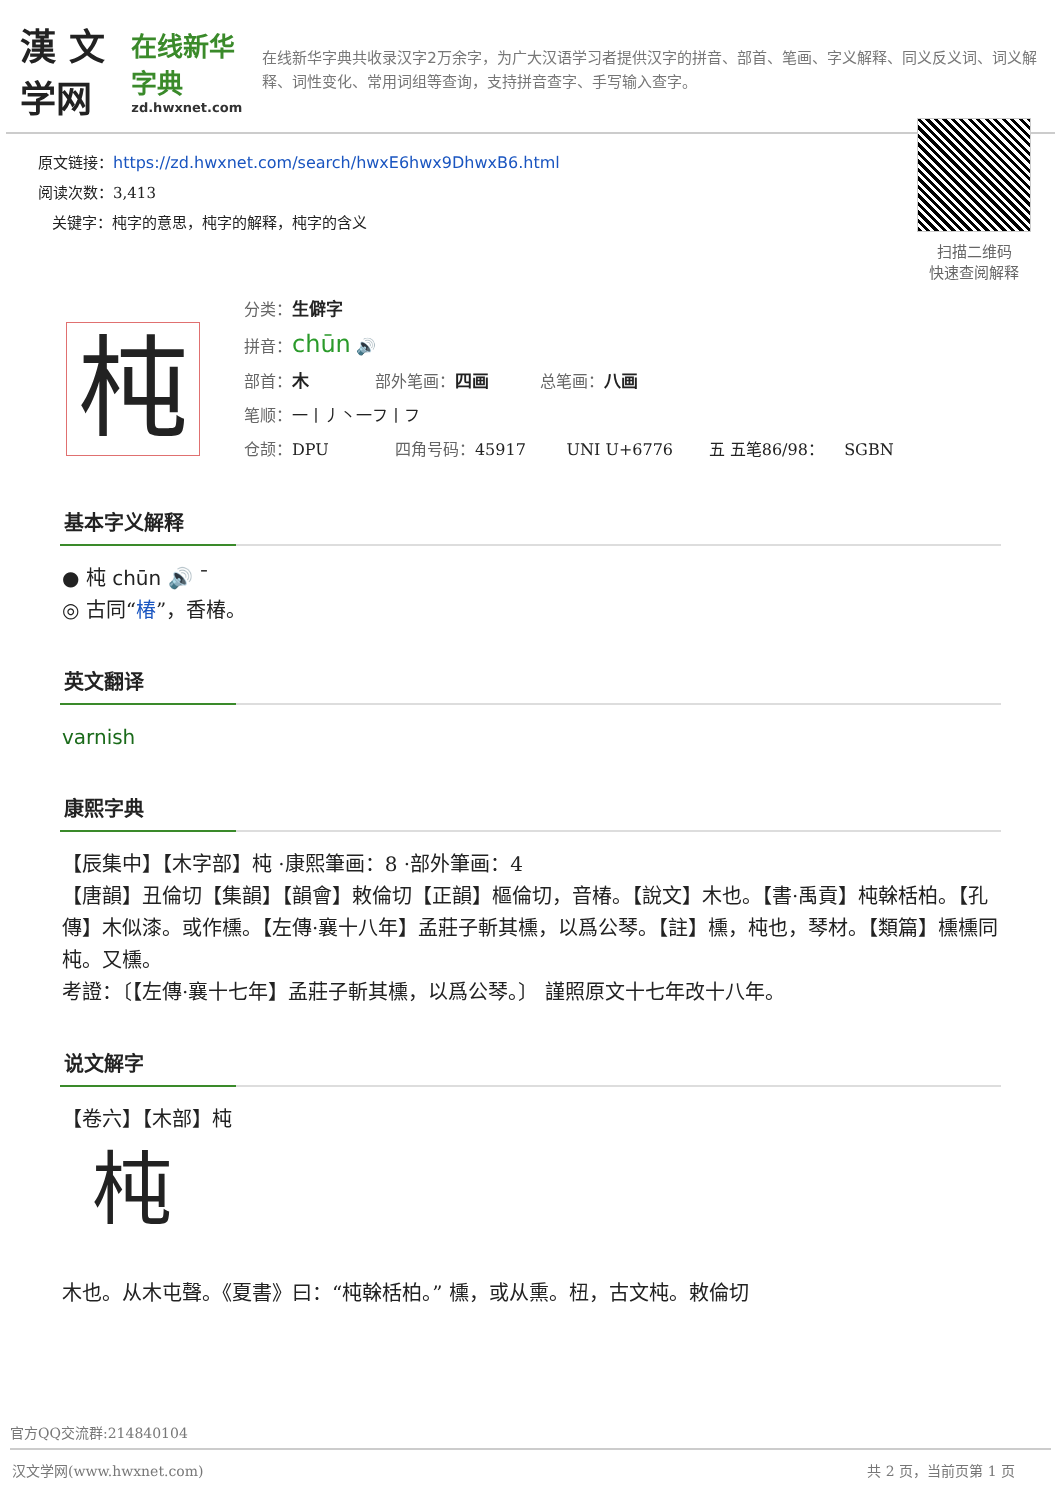漢 文学网
在线新华字典
zd.hwxnet.com
在线新华字典共收录汉字2万余字，为广大汉语学习者提供汉字的拼音、部首、笔画、字义解释、同义反义词、词义解释、词性变化、常用词组等查询，支持拼音查字、手写输入查字。
原文链接：https://zd.hwxnet.com/search/hwxE6hwx9DhwxB6.html
阅读次数：3,413
关键字：杶字的意思，杶字的解释，杶字的含义
扫描二维码
快速查阅解释
杶
分类：生僻字
拼音：chūn 🔊
部首：木 部外笔画：四画 总笔画：八画
笔顺：一丨丿丶一フ丨フ
仓颉：DPU 四角号码：45917 UNI U+6776 五 五笔86/98： SGBN
基本字义解释
● 杶 chūn 🔊 ˉ
◎ 古同“椿”，香椿。
英文翻译
varnish
康熙字典
【辰集中】【木字部】杶 ·康熙筆画：8 ·部外筆画：4
【唐韻】丑倫切【集韻】【韻會】敕倫切【正韻】樞倫切，音椿。【說文】木也。【書·禹貢】杶榦栝柏。【孔傳】木似漆。或作櫄。【左傳·襄十八年】孟莊子斬其櫄，以爲公琴。【註】櫄，杶也，琴材。【類篇】櫄櫄同杶。又櫄。
考證：〔【左傳·襄十七年】孟莊子斬其櫄，以爲公琴。〕 謹照原文十七年改十八年。
说文解字
【卷六】【木部】杶
杶
木也。从木屯聲。《夏書》曰：“杶榦栝柏。” 櫄，或从熏。杻，古文杶。敕倫切
官方QQ交流群:214840104
汉文学网(www.hwxnet.com) 共 2 页，当前页第 1 页